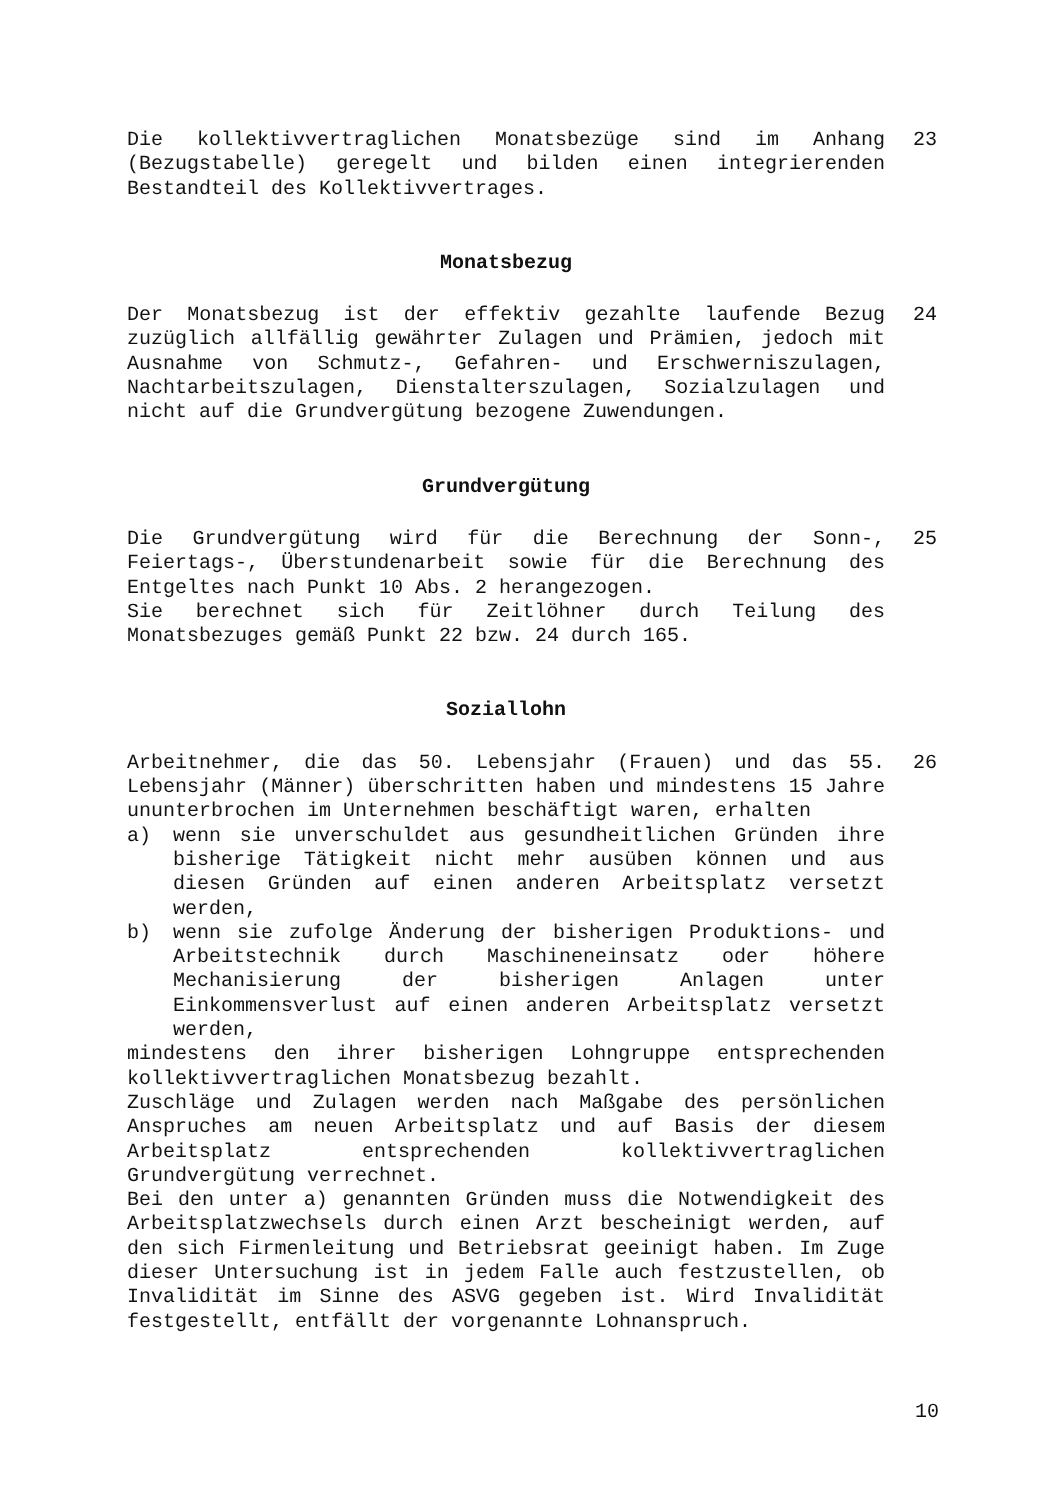Die kollektivvertraglichen Monatsbezüge sind im Anhang (Bezugstabelle) geregelt und bilden einen integrierenden Bestandteil des Kollektivvertrages.
23
Monatsbezug
Der Monatsbezug ist der effektiv gezahlte laufende Bezug zuzüglich allfällig gewährter Zulagen und Prämien, jedoch mit Ausnahme von Schmutz-, Gefahren- und Erschwerniszulagen, Nachtarbeitszulagen, Dienstalterszulagen, Sozialzulagen und nicht auf die Grundvergütung bezogene Zuwendungen.
24
Grundvergütung
Die Grundvergütung wird für die Berechnung der Sonn-, Feiertags-, Überstundenarbeit sowie für die Berechnung des Entgeltes nach Punkt 10 Abs. 2 herangezogen.
Sie berechnet sich für Zeitlöhner durch Teilung des Monatsbezuges gemäß Punkt 22 bzw. 24 durch 165.
25
Soziallohn
Arbeitnehmer, die das 50. Lebensjahr (Frauen) und das 55. Lebensjahr (Männer) überschritten haben und mindestens 15 Jahre ununterbrochen im Unternehmen beschäftigt waren, erhalten
a) wenn sie unverschuldet aus gesundheitlichen Gründen ihre bisherige Tätigkeit nicht mehr ausüben können und aus diesen Gründen auf einen anderen Arbeitsplatz versetzt werden,
b) wenn sie zufolge Änderung der bisherigen Produktions- und Arbeitstechnik durch Maschineneinsatz oder höhere Mechanisierung der bisherigen Anlagen unter Einkommensverlust auf einen anderen Arbeitsplatz versetzt werden,
mindestens den ihrer bisherigen Lohngruppe entsprechenden kollektivvertraglichen Monatsbezug bezahlt.
Zuschläge und Zulagen werden nach Maßgabe des persönlichen Anspruches am neuen Arbeitsplatz und auf Basis der diesem Arbeitsplatz entsprechenden kollektivvertraglichen Grundvergütung verrechnet.
Bei den unter a) genannten Gründen muss die Notwendigkeit des Arbeitsplatzwechsels durch einen Arzt bescheinigt werden, auf den sich Firmenleitung und Betriebsrat geeinigt haben. Im Zuge dieser Untersuchung ist in jedem Falle auch festzustellen, ob Invalidität im Sinne des ASVG gegeben ist. Wird Invalidität festgestellt, entfällt der vorgenannte Lohnanspruch.
26
10